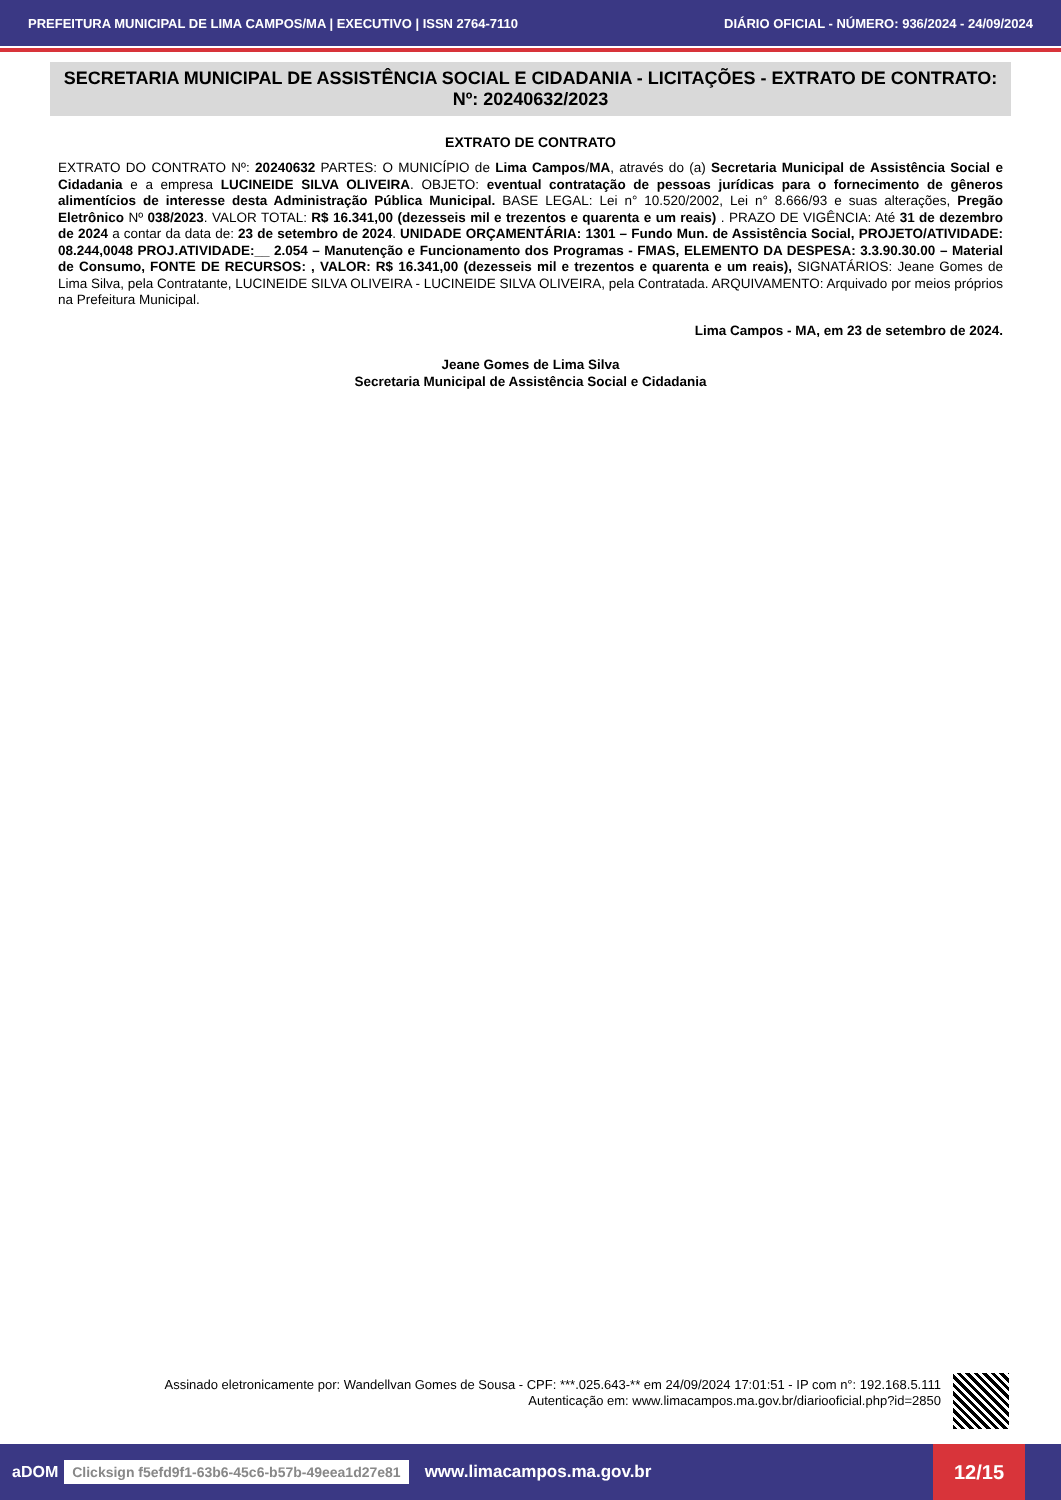PREFEITURA MUNICIPAL DE LIMA CAMPOS/MA | EXECUTIVO | ISSN 2764-7110 DIÁRIO OFICIAL - NÚMERO: 936/2024 - 24/09/2024
SECRETARIA MUNICIPAL DE ASSISTÊNCIA SOCIAL E CIDADANIA - LICITAÇÕES - EXTRATO DE CONTRATO: Nº: 20240632/2023
EXTRATO DE CONTRATO
EXTRATO DO CONTRATO Nº: 20240632 PARTES: O MUNICÍPIO de Lima Campos/MA, através do (a) Secretaria Municipal de Assistência Social e Cidadania e a empresa LUCINEIDE SILVA OLIVEIRA. OBJETO: eventual contratação de pessoas jurídicas para o fornecimento de gêneros alimentícios de interesse desta Administração Pública Municipal. BASE LEGAL: Lei n° 10.520/2002, Lei n° 8.666/93 e suas alterações, Pregão Eletrônico Nº 038/2023. VALOR TOTAL: R$ 16.341,00 (dezesseis mil e trezentos e quarenta e um reais) . PRAZO DE VIGÊNCIA: Até 31 de dezembro de 2024 a contar da data de: 23 de setembro de 2024. UNIDADE ORÇAMENTÁRIA: 1301 – Fundo Mun. de Assistência Social, PROJETO/ATIVIDADE: 08.244,0048 PROJ.ATIVIDADE:__ 2.054 – Manutenção e Funcionamento dos Programas - FMAS, ELEMENTO DA DESPESA: 3.3.90.30.00 – Material de Consumo, FONTE DE RECURSOS: , VALOR: R$ 16.341,00 (dezesseis mil e trezentos e quarenta e um reais), SIGNATÁRIOS: Jeane Gomes de Lima Silva, pela Contratante, LUCINEIDE SILVA OLIVEIRA - LUCINEIDE SILVA OLIVEIRA, pela Contratada. ARQUIVAMENTO: Arquivado por meios próprios na Prefeitura Municipal.
Lima Campos - MA, em 23 de setembro de 2024.
Jeane Gomes de Lima Silva
Secretaria Municipal de Assistência Social e Cidadania
Assinado eletronicamente por: Wandellvan Gomes de Sousa - CPF: ***.025.643-** em 24/09/2024 17:01:51 - IP com n°: 192.168.5.111
Autenticação em: www.limacampos.ma.gov.br/diariooficial.php?id=2850
aDOM Clicksign f5efd9f1-63b6-45c6-b57b-49eea1d27e81 www.limacampos.ma.gov.br 12/15